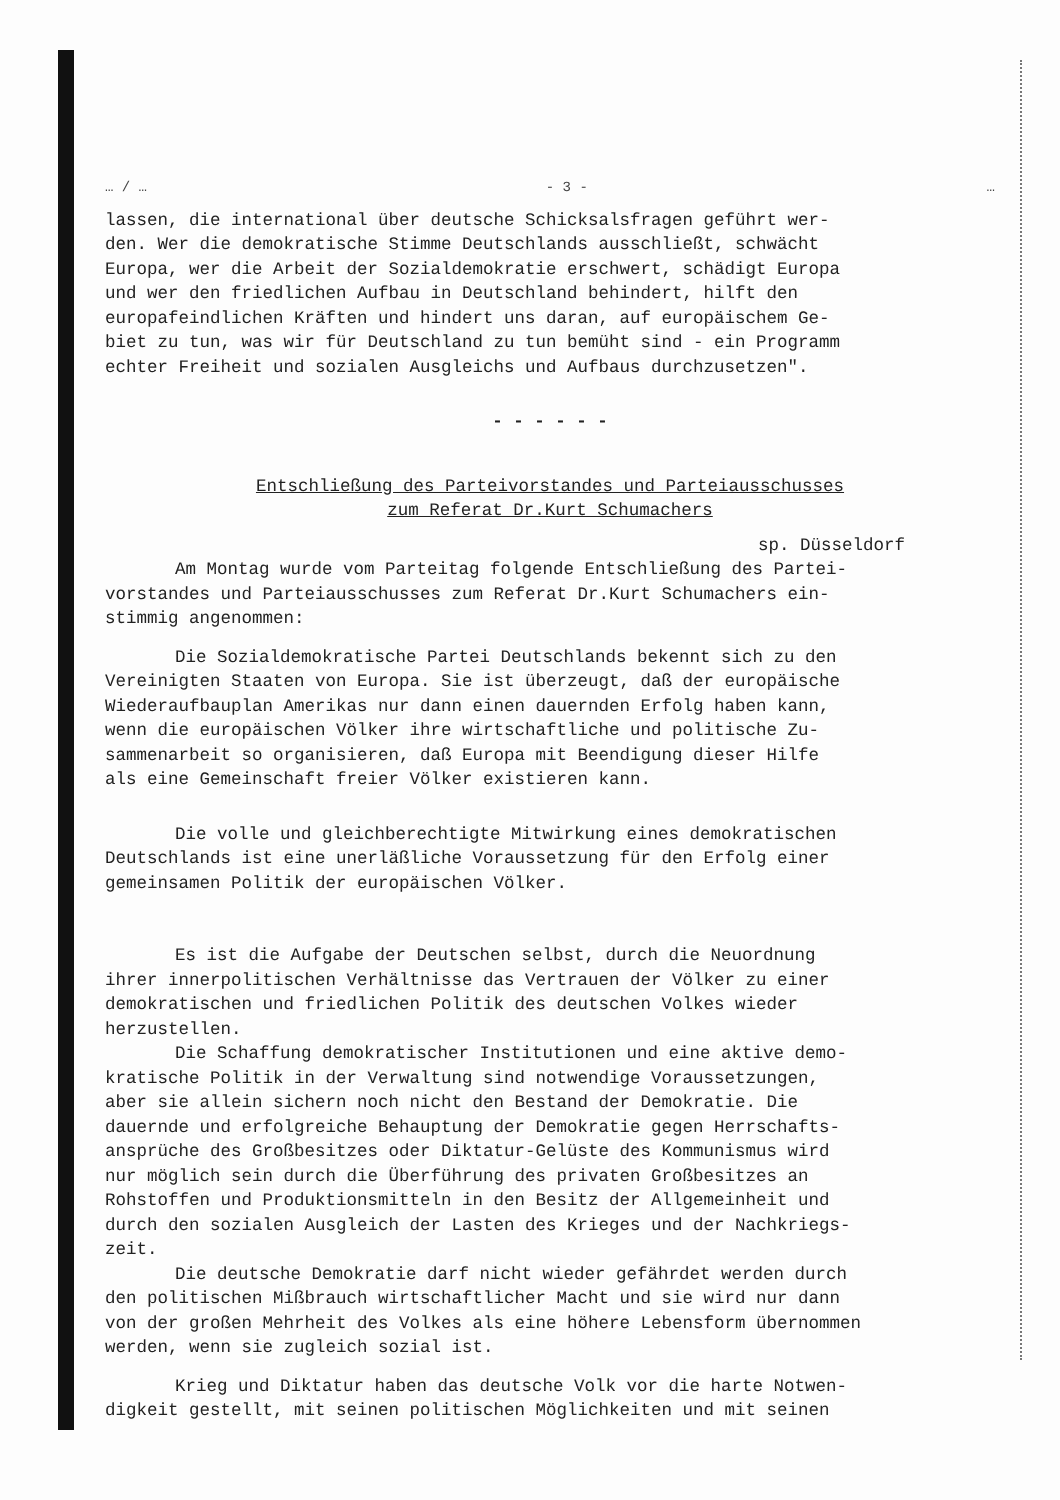… / … - 3 - …
lassen, die international über deutsche Schicksalsfragen geführt wer-
den. Wer die demokratische Stimme Deutschlands ausschließt, schwächt
Europa, wer die Arbeit der Sozialdemokratie erschwert, schädigt Europa
und wer den friedlichen Aufbau in Deutschland behindert, hilft den
europafeindlichen Kräften und hindert uns daran, auf europäischem Ge-
biet zu tun, was wir für Deutschland zu tun bemüht sind - ein Programm
echter Freiheit und sozialen Ausgleichs und Aufbaus durchzusetzen".
- - - - - -
Entschließung des Parteivorstandes und Parteiausschusses
zum Referat Dr.Kurt Schumachers
sp. Düsseldorf
Am Montag wurde vom Parteitag folgende Entschließung des Partei-
vorstandes und Parteiausschusses zum Referat Dr.Kurt Schumachers ein-
stimmig angenommen:
Die Sozialdemokratische Partei Deutschlands bekennt sich zu den
Vereinigten Staaten von Europa. Sie ist überzeugt, daß der europäische
Wiederaufbauplan Amerikas nur dann einen dauernden Erfolg haben kann,
wenn die europäischen Völker ihre wirtschaftliche und politische Zu-
sammenarbeit so organisieren, daß Europa mit Beendigung dieser Hilfe
als eine Gemeinschaft freier Völker existieren kann.
Die volle und gleichberechtigte Mitwirkung eines demokratischen
Deutschlands ist eine unerläßliche Voraussetzung für den Erfolg einer
gemeinsamen Politik der europäischen Völker.
Es ist die Aufgabe der Deutschen selbst, durch die Neuordnung
ihrer innerpolitischen Verhältnisse das Vertrauen der Völker zu einer
demokratischen und friedlichen Politik des deutschen Volkes wieder
herzustellen.
Die Schaffung demokratischer Institutionen und eine aktive demo-
kratische Politik in der Verwaltung sind notwendige Voraussetzungen,
aber sie allein sichern noch nicht den Bestand der Demokratie. Die
dauernde und erfolgreiche Behauptung der Demokratie gegen Herrschafts-
ansprüche des Großbesitzes oder Diktatur-Gelüste des Kommunismus wird
nur möglich sein durch die Überführung des privaten Großbesitzes an
Rohstoffen und Produktionsmitteln in den Besitz der Allgemeinheit und
durch den sozialen Ausgleich der Lasten des Krieges und der Nachkriegs-
zeit.
Die deutsche Demokratie darf nicht wieder gefährdet werden durch
den politischen Mißbrauch wirtschaftlicher Macht und sie wird nur dann
von der großen Mehrheit des Volkes als eine höhere Lebensform übernommen
werden, wenn sie zugleich sozial ist.
Krieg und Diktatur haben das deutsche Volk vor die harte Notwen-
digkeit gestellt, mit seinen politischen Möglichkeiten und mit seinen